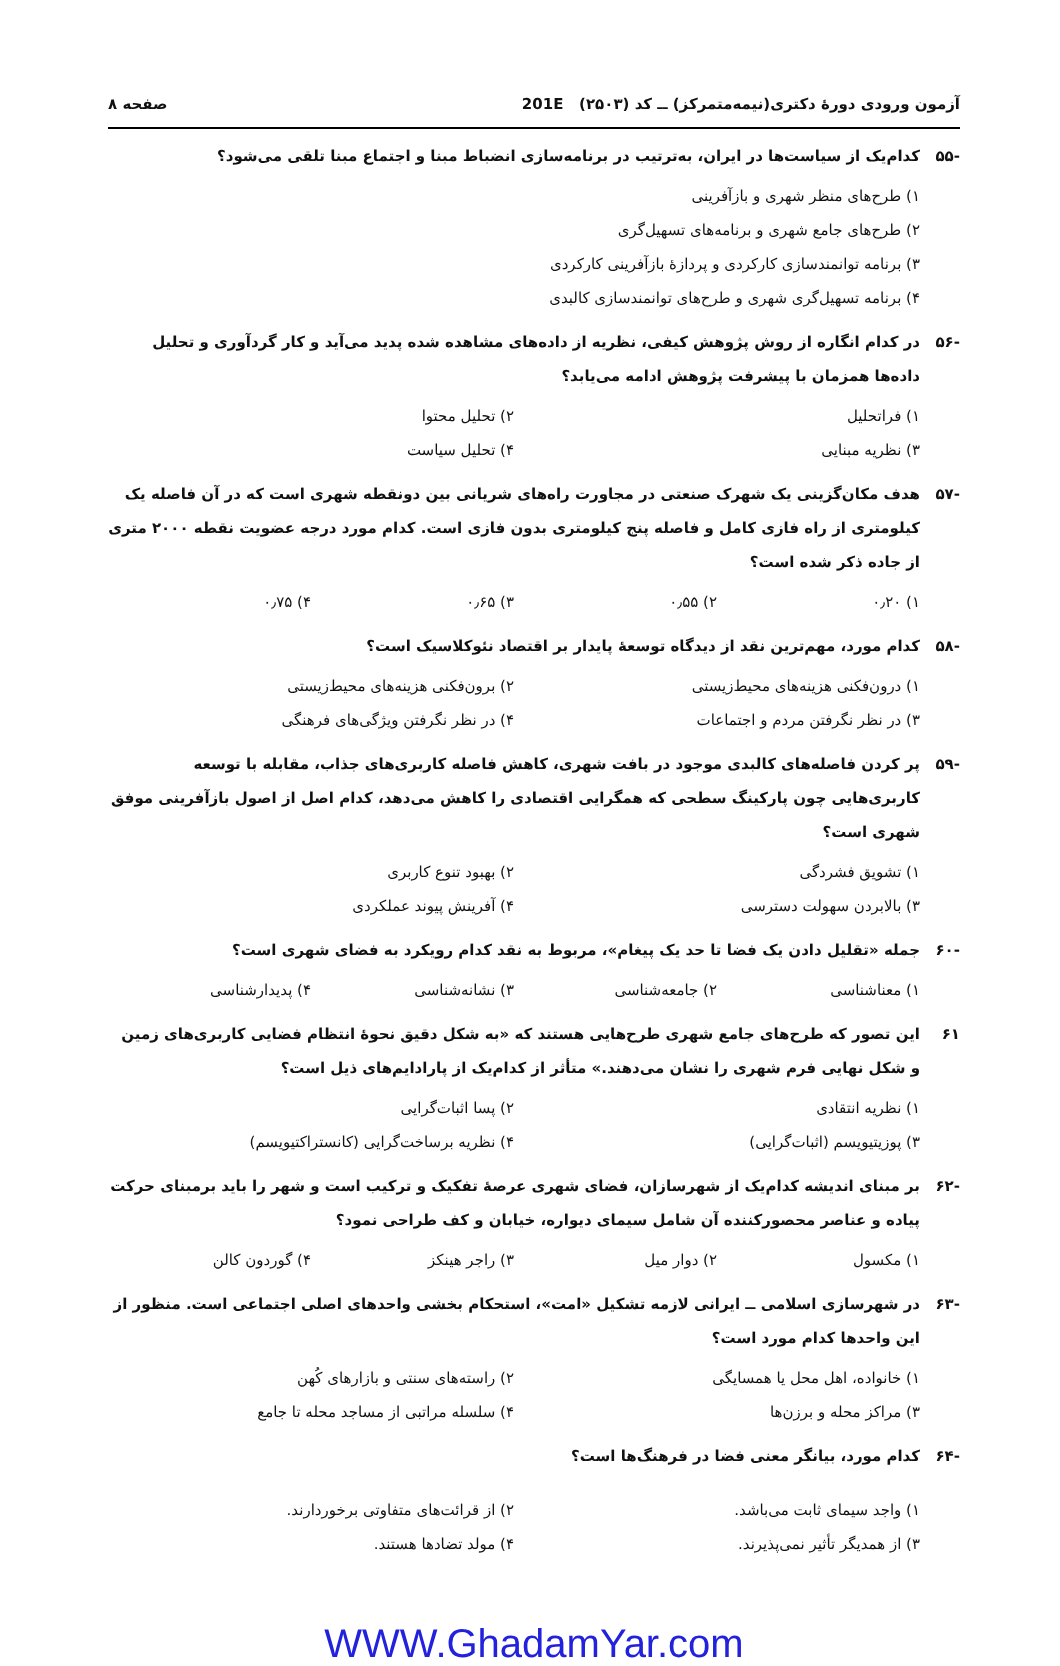آزمون ورودی دورهٔ دکتری(نیمه‌متمرکز) ــ کد (۲۵۰۳) 201E صفحه ۸
-۵۵ کدام‌یک از سیاست‌ها در ایران، به‌ترتیب در برنامه‌سازی انضباط مبنا و اجتماع مبنا تلقی می‌شود؟
۱) طرح‌های منظر شهری و بازآفرینی
۲) طرح‌های جامع شهری و برنامه‌های تسهیل‌گری
۳) برنامه توانمندسازی کارکردی و پردازهٔ بازآفرینی کارکردی
۴) برنامه تسهیل‌گری شهری و طرح‌های توانمندسازی کالبدی
-۵۶ در کدام انگاره از روش پژوهش کیفی، نظریه از داده‌های مشاهده شده پدید می‌آید و کار گردآوری و تحلیل داده‌ها همزمان با پیشرفت پژوهش ادامه می‌یابد؟
۱) فراتحلیل ۲) تحلیل محتوا ۳) نظریه مبنایی ۴) تحلیل سیاست
-۵۷ هدف مکان‌گزینی یک شهرک صنعتی در مجاورت راه‌های شریانی بین دونقطه شهری است که در آن فاصله یک کیلومتری از راه فازی کامل و فاصله پنج کیلومتری بدون فازی است. کدام مورد درجه عضویت نقطه ۲۰۰۰ متری از جاده ذکر شده است؟
۱) ۰٫۲۰ ۲) ۰٫۵۵ ۳) ۰٫۶۵ ۴) ۰٫۷۵
-۵۸ کدام مورد، مهم‌ترین نقد از دیدگاه توسعهٔ پایدار بر اقتصاد نئوکلاسیک است؟
۱) درون‌فکنی هزینه‌های محیط‌زیستی ۲) برون‌فکنی هزینه‌های محیط‌زیستی ۳) در نظر نگرفتن مردم و اجتماعات ۴) در نظر نگرفتن ویژگی‌های فرهنگی
-۵۹ پر کردن فاصله‌های کالبدی موجود در بافت شهری، کاهش فاصله کاربری‌های جذاب، مقابله با توسعه کاربری‌هایی چون پارکینگ سطحی که همگرایی اقتصادی را کاهش می‌دهد، کدام اصل از اصول بازآفرینی موفق شهری است؟
۱) تشویق فشردگی ۲) بهبود تنوع کاربری ۳) بالابردن سهولت دسترسی ۴) آفرینش پیوند عملکردی
-۶۰ جمله «تقلیل دادن یک فضا تا حد یک پیغام»، مربوط به نقد کدام رویکرد به فضای شهری است؟
۱) معناشناسی ۲) جامعه‌شناسی ۳) نشانه‌شناسی ۴) پدیدارشناسی
۶۱ این تصور که طرح‌های جامع شهری طرح‌هایی هستند که «به شکل دقیق نحوهٔ انتظام فضایی کاربری‌های زمین و شکل نهایی فرم شهری را نشان می‌دهند.» متأثر از کدام‌یک از پارادایم‌های ذیل است؟
۱) نظریه انتقادی ۲) پسا اثبات‌گرایی ۳) پوزیتیویسم (اثبات‌گرایی) ۴) نظریه برساخت‌گرایی (کانستراکتیویسم)
-۶۲ بر مبنای اندیشه کدام‌یک از شهرسازان، فضای شهری عرصهٔ تفکیک و ترکیب است و شهر را باید برمبنای حرکت پیاده و عناصر محصورکننده آن شامل سیمای دیواره، خیابان و کف طراحی نمود؟
۱) مکسول ۲) دوار میل ۳) راجر هینکز ۴) گوردون کالن
-۶۳ در شهرسازی اسلامی ــ ایرانی لازمه تشکیل «امت»، استحکام بخشی واحدهای اصلی اجتماعی است. منظور از این واحدها کدام مورد است؟
۱) خانواده، اهل محل یا همسایگی ۲) راسته‌های سنتی و بازارهای کُهن ۳) مراکز محله و برزن‌ها ۴) سلسله مراتبی از مساجد محله تا جامع
-۶۴ کدام مورد، بیانگر معنی فضا در فرهنگ‌ها است؟
۱) واجد سیمای ثابت می‌باشد. ۲) از قرائت‌های متفاوتی برخوردارند. ۳) از همدیگر تأثیر نمی‌پذیرند. ۴) مولد تضادها هستند.
WWW.GhadamYar.com